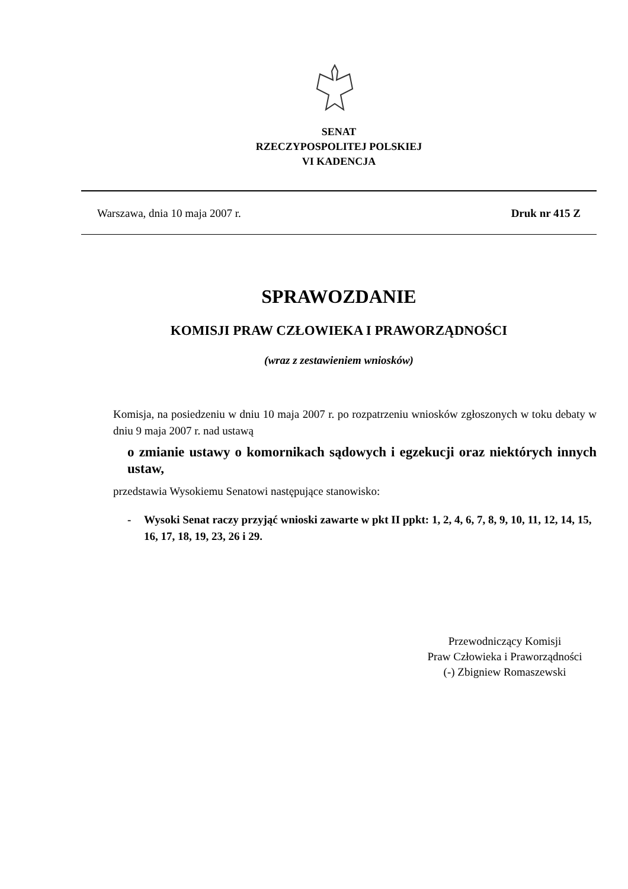SENAT
RZECZYPOSPOLITEJ POLSKIEJ
VI KADENCJA
Warszawa, dnia 10 maja 2007 r. Druk nr 415 Z
SPRAWOZDANIE
KOMISJI PRAW CZŁOWIEKA I PRAWORZĄDNOŚCI
(wraz z zestawieniem wniosków)
Komisja, na posiedzeniu w dniu 10 maja 2007 r. po rozpatrzeniu wniosków zgłoszonych w toku debaty w dniu 9 maja 2007 r. nad ustawą
o zmianie ustawy o komornikach sądowych i egzekucji oraz niektórych innych ustaw,
przedstawia Wysokiemu Senatowi następujące stanowisko:
- Wysoki Senat raczy przyjąć wnioski zawarte w pkt II ppkt: 1, 2, 4, 6, 7, 8, 9, 10, 11, 12, 14, 15, 16, 17, 18, 19, 23, 26 i 29.
Przewodniczący Komisji
Praw Człowieka i Praworządności
(-) Zbigniew Romaszewski